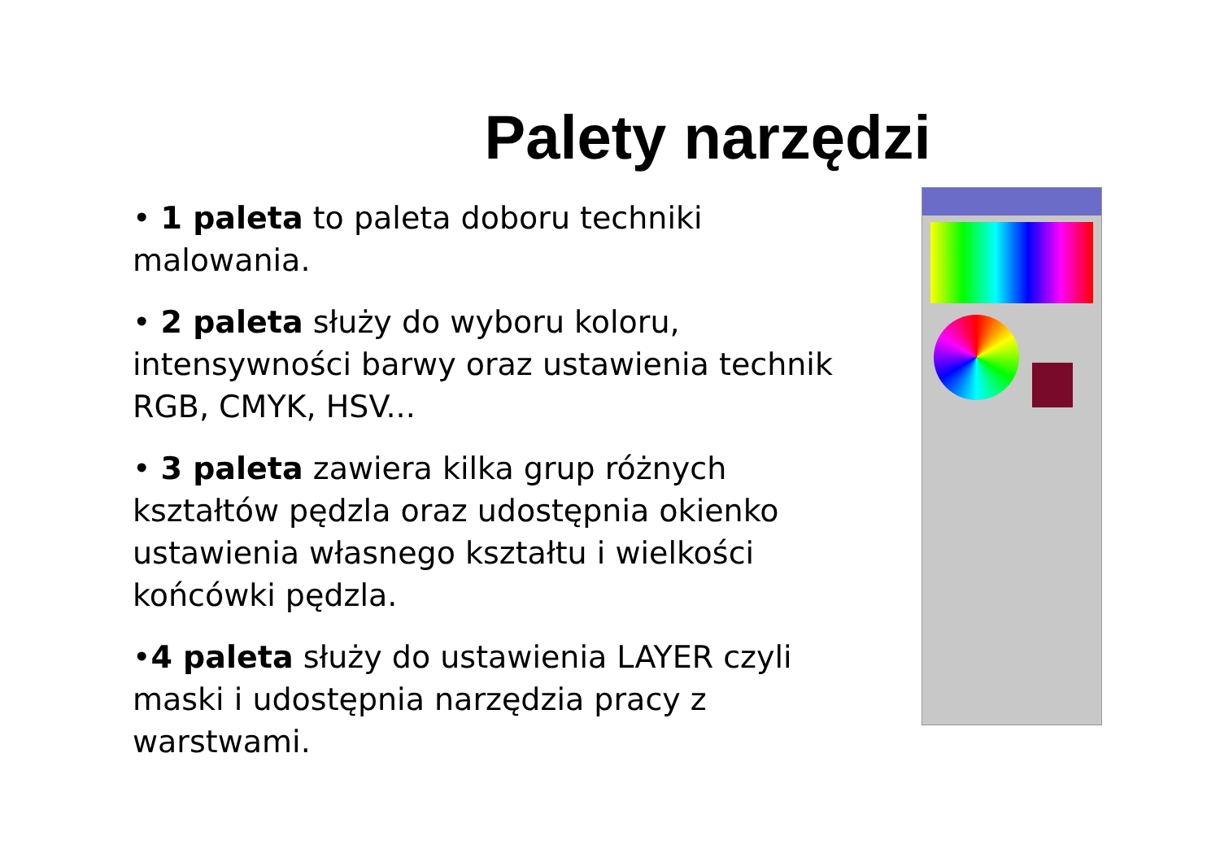Palety narzędzi
• 1 paleta to paleta doboru techniki malowania.
• 2 paleta służy do wyboru koloru, intensywności barwy oraz ustawienia technik RGB, CMYK, HSV...
• 3 paleta zawiera kilka grup różnych kształtów pędzla oraz udostępnia okienko ustawienia własnego kształtu i wielkości końcówki pędzla.
•4 paleta służy do ustawienia LAYER czyli maski i udostępnia narzędzia pracy z warstwami.